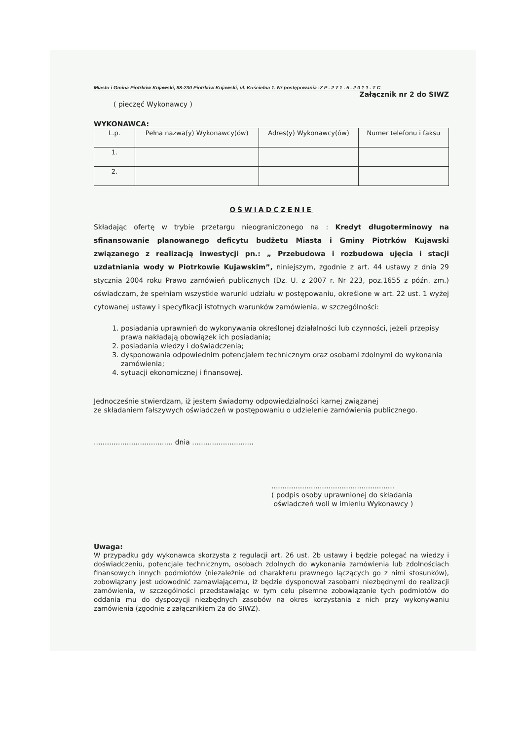Miasto i Gmina Piotrków Kujawski, 88-230 Piotrków Kujawski, ul. Kościelna 1. Nr postępowania :Z P . 2 7 1 . 5 . 2 0 1 1 . T C
Załącznik nr 2 do SIWZ
( pieczęć Wykonawcy )
WYKONAWCA:
| L.p. | Pełna nazwa(y) Wykonawcy(ów) | Adres(y) Wykonawcy(ów) | Numer telefonu i faksu |
| --- | --- | --- | --- |
| 1. | | | |
| 2. | | | |
OŚWIADCZENIE
Składając ofertę w trybie przetargu nieograniczonego na : Kredyt długoterminowy na sfinansowanie planowanego deficytu budżetu Miasta i Gminy Piotrków Kujawski związanego z realizacją inwestycji pn.: „ Przebudowa i rozbudowa ujęcia i stacji uzdatniania wody w Piotrkowie Kujawskim”, niniejszym, zgodnie z art. 44 ustawy z dnia 29 stycznia 2004 roku Prawo zamówień publicznych (Dz. U. z 2007 r. Nr 223, poz.1655 z późn. zm.) oświadczam, że spełniam wszystkie warunki udziału w postępowaniu, określone w art. 22 ust. 1 wyżej cytowanej ustawy i specyfikacji istotnych warunków zamówienia, w szczególności:
1. posiadania uprawnień do wykonywania określonej działalności lub czynności, jeżeli przepisy prawa nakładają obowiązek ich posiadania;
2. posiadania wiedzy i doświadczenia;
3. dysponowania odpowiednim potencjałem technicznym oraz osobami zdolnymi do wykonania zamówienia;
4. sytuacji ekonomicznej i finansowej.
Jednocześnie stwierdzam, iż jestem świadomy odpowiedzialności karnej związanej
ze składaniem fałszywych oświadczeń w postępowaniu o udzielenie zamówienia publicznego.
.................................... dnia ............................
........................................................
( podpis osoby uprawnionej do składania
oświadczeń woli w imieniu Wykonawcy )
Uwaga:
W przypadku gdy wykonawca skorzysta z regulacji art. 26 ust. 2b ustawy i będzie polegać na wiedzy i doświadczeniu, potencjale technicznym, osobach zdolnych do wykonania zamówienia lub zdolnościach finansowych innych podmiotów (niezależnie od charakteru prawnego łączących go z nimi stosunków), zobowiązany jest udowodnić zamawiającemu, iż będzie dysponował zasobami niezbędnymi do realizacji zamówienia, w szczególności przedstawiając w tym celu pisemne zobowiązanie tych podmiotów do oddania mu do dyspozycji niezbędnych zasobów na okres korzystania z nich przy wykonywaniu zamówienia (zgodnie z załącznikiem 2a do SIWZ).